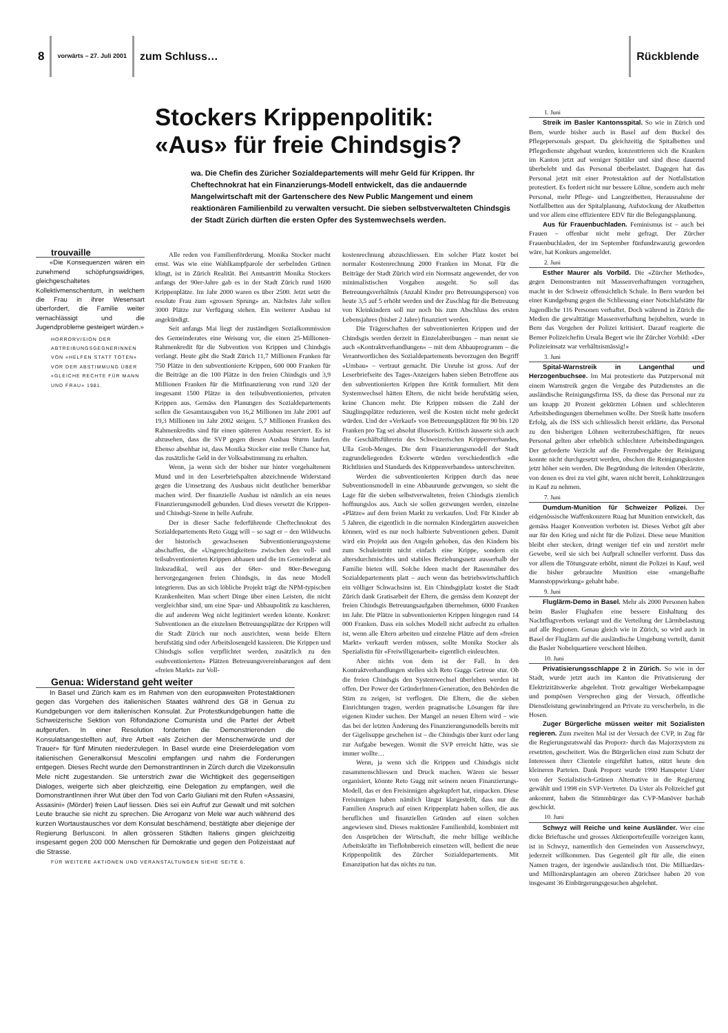8
vorwärts – 27. Juli 2001
zum Schluss… Rückblende
Stockers Krippenpolitik:
«Aus» für freie Chindsgis?
wa. Die Chefin des Züricher Sozialdepartements will mehr Geld für Krippen. Ihr Cheftechnokrat hat ein Finanzierungs-Modell entwickelt, das die andauernde Mangelwirtschaft mit der Gartenschere des New Public Mangement und einem reaktionären Familienbild zu verwalten versucht. Die sieben selbstverwalteten Chindsgis der Stadt Zürich dürften die ersten Opfer des Systemwechsels werden.
trouvaille
«Die Konsequenzen wären ein zunehmend schöpfungswidriges, gleichgeschaltetes Kollektivmenschentum, in welchem die Frau in ihrer Wesensart überfordert, die Familie weiter vernachlässigt und die Jugendprobleme gesteigert würden.»
HORRORVISION DER ABTREIBUNGSGEGNERINNEN VON «HELFEN STATT TÖTEN» VOR DER ABSTIMMUNG ÜBER «GLEICHE RECHTE FÜR MANN UND FRAU» 1981.
Alle reden von Familienförderung. Monika Stocker macht ernst. Was wie eine Wahlkampfparole der serbelnden Grünen klingt, ist in Zürich Realität. Bei Amtsantritt Monika Stockers anfangs der 90er-Jahre gab es in der Stadt Zürich rund 1600 Krippenplätze. Im Jahr 2000 waren es über 2500. Jetzt setzt die resolute Frau zum «grossen Sprung» an. Nächstes Jahr sollen 3000 Plätze zur Verfügung stehen. Ein weiterer Ausbau ist angekündigt.
Seit anfangs Mai liegt der zuständigen Sozialkommission des Gemeinderates eine Weisung vor, die einen 25-Millionen-Rahmenkredit für die Subvention von Krippen und Chindsgis verlangt. Heute gibt die Stadt Zürich 11,7 Millionen Franken für 750 Plätze in den subventionierte Krippen, 600 000 Franken für die Beiträge an die 100 Plätze in den freien Chindsgis und 3,9 Millionen Franken für die Mitfinanzierung von rund 320 der insgesamt 1500 Plätze in den teilsubventionierten, privaten Krippen aus. Gemäss den Planungen des Sozialdepartements sollen die Gesamtausgaben von 16,2 Millionen im Jahr 2001 auf 19,3 Millionen im Jahr 2002 steigen. 5,7 Millionen Franken des Rahmenkredits sind für einen späteren Ausbau reserviert. Es ist abzusehen, dass die SVP gegen diesen Ausbau Sturm laufen. Ebenso absehbar ist, dass Monika Stocker eine reelle Chance hat, das zusätzliche Geld in der Volksabstimmung zu erhalten.
Wenn, ja wenn sich der bisher nur hinter vorgehaltenem Mund und in den Leserbriefspalten abzeichnende Widerstand gegen die Umsetzung des Ausbaus nicht deutlicher bemerkbar machen wird. Der finanzielle Ausbau ist nämlich an ein neues Finanzierungsmodell gebunden. Und dieses versetzt die Krippen- und Chindsgi-Szene in helle Aufruhr.
Der in dieser Sache federführende Cheftechnokrat des Sozialdepartements Reto Gugg will – so sagt er – den Wildwuchs der historisch gewachsenen Subventionierungssysteme abschaffen, die «Ungerechtigkeiten» zwischen den voll- und teilsubventionierten Krippen abbauen und die im Gemeinderat als linksradikal, weil aus der 68er- und 80er-Bewegung hervorgegangenen freien Chindsgis, in das neue Modell integrieren. Das an sich löbliche Projekt trägt die NPM-typischen Krankenheiten. Man schert Dinge über einen Leisten, die nicht vergleichbar sind, um eine Spar- und Abbaupolitik zu kaschieren, die auf anderem Weg nicht legitimiert werden könnte. Konkret: Subventionen an die einzelnen Betreuungsplätze der Krippen will die Stadt Zürich nur noch ausrichten, wenn beide Eltern berufstätig sind oder Arbeitslosengeld kassieren. Die Krippen und Chindsgis sollen verpflichtet werden, zusätzlich zu den «subventionierten» Plätzen Betreuungsvereinbarungen auf dem «freien Markt» zur Voll-
kostenrechnung abzuschliessen. Ein solcher Platz kostet bei normaler Kostenrechnung 2000 Franken im Monat. Für die Beiträge der Stadt Zürich wird ein Normsatz angewendet, der von minimalistischen Vorgaben ausgeht. So soll das Betreuungsverhältnis (Anzahl Kinder pro Betreuungsperson) von heute 3,5 auf 5 erhöht werden und der Zuschlag für die Betreuung von Kleinkindern soll nur noch bis zum Abschluss des ersten Lebensjahres (bisher 2 Jahre) finanziert werden.
Die Trägerschaften der subventionierten Krippen und der Chindsgis werden derzeit in Einzelabreibungen – man nennt sie auch «Kontraktverhandlungen» – mit dem Abbauprogramm – die Verantwortlichen des Sozialdepartements bevorzugen den Begriff «Umbau» – vertraut gemacht. Die Unruhe ist gross. Auf der Leserbriefseite des Tages-Anzeigers haben sieben Betroffene aus den subventionierten Krippen ihre Kritik formuliert. Mit dem Systemwechsel hätten Eltern, die nicht beide berufstätig seien, keine Chancen mehr. Die Krippen müssen die Zahl der Säuglingsplätze reduzieren, weil die Kosten nicht mehr gedeckt würden. Und der «Verkauf» von Betreuungsplätzen für 90 bis 120 Franken pro Tag sei absolut illusorisch. Kritisch äusserte sich auch die Geschäftsführerin des Schweizerischen Krippenverbandes, Ulla Grob-Menges. Die dem Finanzierungsmodell der Stadt zugrundeliegenden Eckwerte würden verschiedentlich «die Richtlinien und Standards des Krippenverbandes» unterschreiten.
Werden die subventionierten Krippen durch das neue Subventionsmodell in eine Abbaurunde gezwungen, so sieht die Lage für die sieben selbstverwalteten, freien Chindsgis ziemlich hoffnungslos aus. Auch sie sollen gezwungen werden, einzelne «Plätze» auf dem freien Markt zu verkaufen. Und: Für Kinder ab 5 Jahren, die eigentlich in die normalen Kindergärten ausweichen können, wird es nur noch halbierte Subventionen geben. Damit wird ein Projekt aus den Angeln gehoben, das den Kindern bis zum Schuleintritt nicht einfach eine Krippe, sondern ein altersdurchmischtes und stabiles Beziehungsnetz ausserhalb der Familie bieten will. Solche Ideen macht der Rasenmäher des Sozialdepartements platt – auch wenn das betriebswirtschaftlich ein völliger Schwachsinn ist. Ein Chindsgiplatz kostet die Stadt Zürich dank Gratisarbeit der Eltern, die gemäss dem Konzept der freien Chindsgis Betreuungsaufgaben übernehmen, 6000 Franken im Jahr. Die Plätze in subventionierten Krippen hingegen rund 14 000 Franken. Dass ein solches Modell nicht aufrecht zu erhalten ist, wenn alle Eltern arbeiten und einzelne Plätze auf dem «freien Markt» verkauft werden müssen, sollte Monika Stocker als Spezialistin für «Freiwilligenarbeit» eigentlich einleuchten.
Aber nichts von dem ist der Fall. In den Kontraktverhandlungen stellen sich Reto Guggs Getreue stur. Ob die freien Chindsgis den Systemwechsel überleben werden ist offen. Der Power der GründerInnen-Generation, den Behörden die Stirn zu zeigen, ist verflogen. Die Eltern, die die sieben Einrichtungen tragen, werden pragmatische Lösungen für ihre eigenen Kinder suchen. Der Mangel an neuen Eltern wird – wie das bei der letzten Änderung des Finanzierungsmodells bereits mit der Gigelisuppe geschehen ist – die Chindsgis über kurz oder lang zur Aufgabe bewegen. Womit die SVP erreicht hätte, was sie immer wollte…
Wenn, ja wenn sich die Krippen und Chindsgis nicht zusammenschliessen und Druck machen. Wären sie besser organisiert, könnte Reto Gugg mit seinem neuen Finanzierungs-Modell, das er den Freisinnigen abgekupfert hat, einpacken. Diese Freisinnigen haben nämlich längst klargestellt, dass nur die Familien Anspruch auf einen Krippenplatz haben sollen, die aus beruflichen und finanziellen Gründen auf einen solchen angewiesen sind. Dieses reaktionäre Familienbild, kombiniert mit den Ansprüchen der Wirtschaft, die mehr billige weibliche Arbeitskräfte im Tieflohnbereich einsetzen will, bedient die neue Krippenpolitik des Zürcher Sozialdepartements. Mit Emanzipation hat das nichts zu tun.
Genua: Widerstand geht weiter
In Basel und Zürich kam es im Rahmen von den europaweiten Protestaktionen gegen das Vorgehen des italienischen Staates während des G8 in Genua zu Kundgebungen vor dem italienischen Konsulat. Zur Protestkundgebungen hatte die Schweizerische Sektion von Rifondazione Comunista und die Partei der Arbeit aufgerufen. In einer Resolution forderten die Demonstrierenden die Konsulatsangestellten auf, ihre Arbeit «als Zeichen der Menschenwürde und der Trauer» für fünf Minuten niederzulegen. In Basel wurde eine Dreierdelegation vom italienischen Generalkonsul Mescolini empfangen und nahm die Forderungen entgegen. Dieses Recht wurde den DemonstrantInnen in Zürch durch die Vizekonsulin Mele nicht zugestanden. Sie unterstrich zwar die Wichtigkeit des gegenseitigen Dialoges, weigerte sich aber gleichzeitig, eine Delegation zu empfangen, weil die DomonstrantInnen ihrer Wut über den Tod von Carlo Giuliani mit den Rufen «Assasini, Assasini» (Mörder) freien Lauf liessen. Dies sei ein Aufruf zur Gewalt und mit solchen Leute brauche sie nicht zu sprechen. Die Arroganz von Mele war auch während des kurzen Wortaustausches vor dem Konsulat beschämend, bestätigte aber diejenige der Regierung Berlusconi. In allen grösseren Städten Italiens gingen gleichzeitig insgesamt gegen 200 000 Menschen für Demokratie und gegen den Polizeistaat auf die Strasse.
FÜR WEITERE AKTIONEN UND VERANSTALTUNGEN SIEHE SEITE 6.
1. Juni
Streik im Basler Kantonsspital. So wie in Zürich und Bern, wurde bisher auch in Basel auf dem Buckel des Pflegepersonals gespart. Da gleichzeitig die Spitalbetten und Pflegedienste abgebaut wurden, konzentrieren sich die Kranken im Kanton jetzt auf weniger Spitäler und sind diese dauernd überbelebt und das Personal überbelastet. Dagegen hat das Personal jetzt mit einer Protestaktion auf der Notfallstation protestiert. Es fordert nicht nur bessere Löhne, sondern auch mehr Personal, mehr Pflege- und Langzeitbetten, Herausnahme der Notfallbetten aus der Spitalplanung, Aufstockung der Akutbetten und vor allem eine effizientere EDV für die Belegungsplanung.
Aus für Frauenbuchladen. Feminismus ist – auch bei Frauen – offenbar nicht mehr gefragt. Der Zürcher Frauenbuchladen, der im September fünfundzwanzig geworden wäre, hat Konkurs angemeldet.
2. Juni
Esther Maurer als Vorbild. Die «Zürcher Methode», gegen Demonstranten mit Massenverhaftungen vorzugehen, macht in der Schweiz offensichtlich Schule. In Bern wurden bei einer Kundgebung gegen die Schliessung einer Notschlafstätte für Jugendliche 116 Personen verhaftet. Doch während in Zürich die Medien die gewalttätige Massenverhaftung bejubelten, wurde in Bern das Vorgehen der Polizei kritisiert. Darauf reagierte die Berner Polizeichefin Ursula Begert wie ihr Zürcher Vorbild: «Der Polizeieinsatz war verhältnismässig!»
3. Juni
Spital-Warnstreik in Langenthal und Herzogenbuchsee. Im Mai protestierte das Putzpersonal mit einem Warnstreik gegen die Vergabe des Putzdienstes an die ausländische Reinigungsfirma ISS, da diese das Personal nur zu um knapp 20 Prozent gekürzten Löhnen und schlechteren Arbeitsbedingungen übernehmen wollte. Der Streik hatte insofern Erfolg, als die ISS sich schliesslich bereit erklärte, das Personal zu den bisherigen Löhnen weiterzubeschäftigen, für neues Personal gelten aber erheblich schlechtere Arbeitsbedingungen. Der geforderte Verzicht auf die Fremdvergabe der Reinigung konnte nicht durchgesetzt werden, obschon die Reinigungskosten jetzt höher sein werden. Die Begründung die leitenden Oberärzte, von denen es drei zu viel gibt, waren nicht bereit, Lohnkürzungen in Kauf zu nehmen.
7. Juni
Dumdum-Munition für Schweizer Polizei. Der eidgenössische Waffenkonzern Ruag hat Munition entwickelt, das gemäss Haager Konvention verboten ist. Dieses Verbot gilt aber nur für den Krieg und nicht für die Polizei. Diese neue Munition bleibt eher stecken, dringt weniger tief ein und zerstört mehr Gewebe, weil sie sich bei Aufprall schneller verformt. Dass das vor allem die Tötungsrate erhöht, nimmt die Polizei in Kauf, weil die bisher gebrauchte Munition eine «mangelhafte Mannstoppwirkung» gehabt habe.
9. Juni
Fluglärm-Demo in Basel. Mehr als 2000 Personen haben beim Basler Flughafen eine bessere Einhaltung des Nachtflugverbots verlangt und die Verteilung der Lärmbelastung auf alle Regionen. Genau gleich wie in Zürich, so wird auch in Basel der Fluglärm auf die ausländische Umgebung verteilt, damit die Basler Nobelquartiere verschont bleiben.
10. Juni
Privatisierungsschlappe 2 in Zürich. So wie in der Stadt, wurde jetzt auch im Kanton die Privatisierung der Elektrizitätswerke abgelehnt. Trotz gewaltiger Werbekampagne und pompösen Versprechen ging der Versuch, öffentliche Dienstleistung gewinnbringend an Private zu verscherbeln, in die Hosen.
Zuger Bürgerliche müssen weiter mit Sozialisten regieren. Zum zweiten Mal ist der Versuch der CVP, in Zug für die Regierungsratswahl das Proporz- durch das Majorzsystem zu ersetzten, gescheitert. Was die Bürgerlichen einst zum Schutz der Interessen ihrer Clientele eingeführt hatten, nützt heute den kleineren Parteien. Dank Proporz wurde 1990 Hanspeter Uster von der Sozialistisch-Grünen Alternative in die Regierung gewählt und 1998 ein SVP-Vertreter. Da Uster als Polizeichef gut ankommt, haben die Stimmbürger das CVP-Manöver bachab geschickt.
10. Juni
Schwyz will Reiche und keine Ausländer. Wer eine dicke Brieftasche und grosses Aktienportefeuille vorzeigen kann, ist in Schwyz, namentlich den Gemeinden von Ausserschwyz, jederzeit willkommen. Das Gegenteil gilt für alle, die einen Namen tragen, der irgendwie ausländisch tönt. Die Milliardärs- und Millionärsplantagen am oberen Zürichsee haben 20 von insgesamt 36 Einbürgerungsgesuchen abgelehnt.